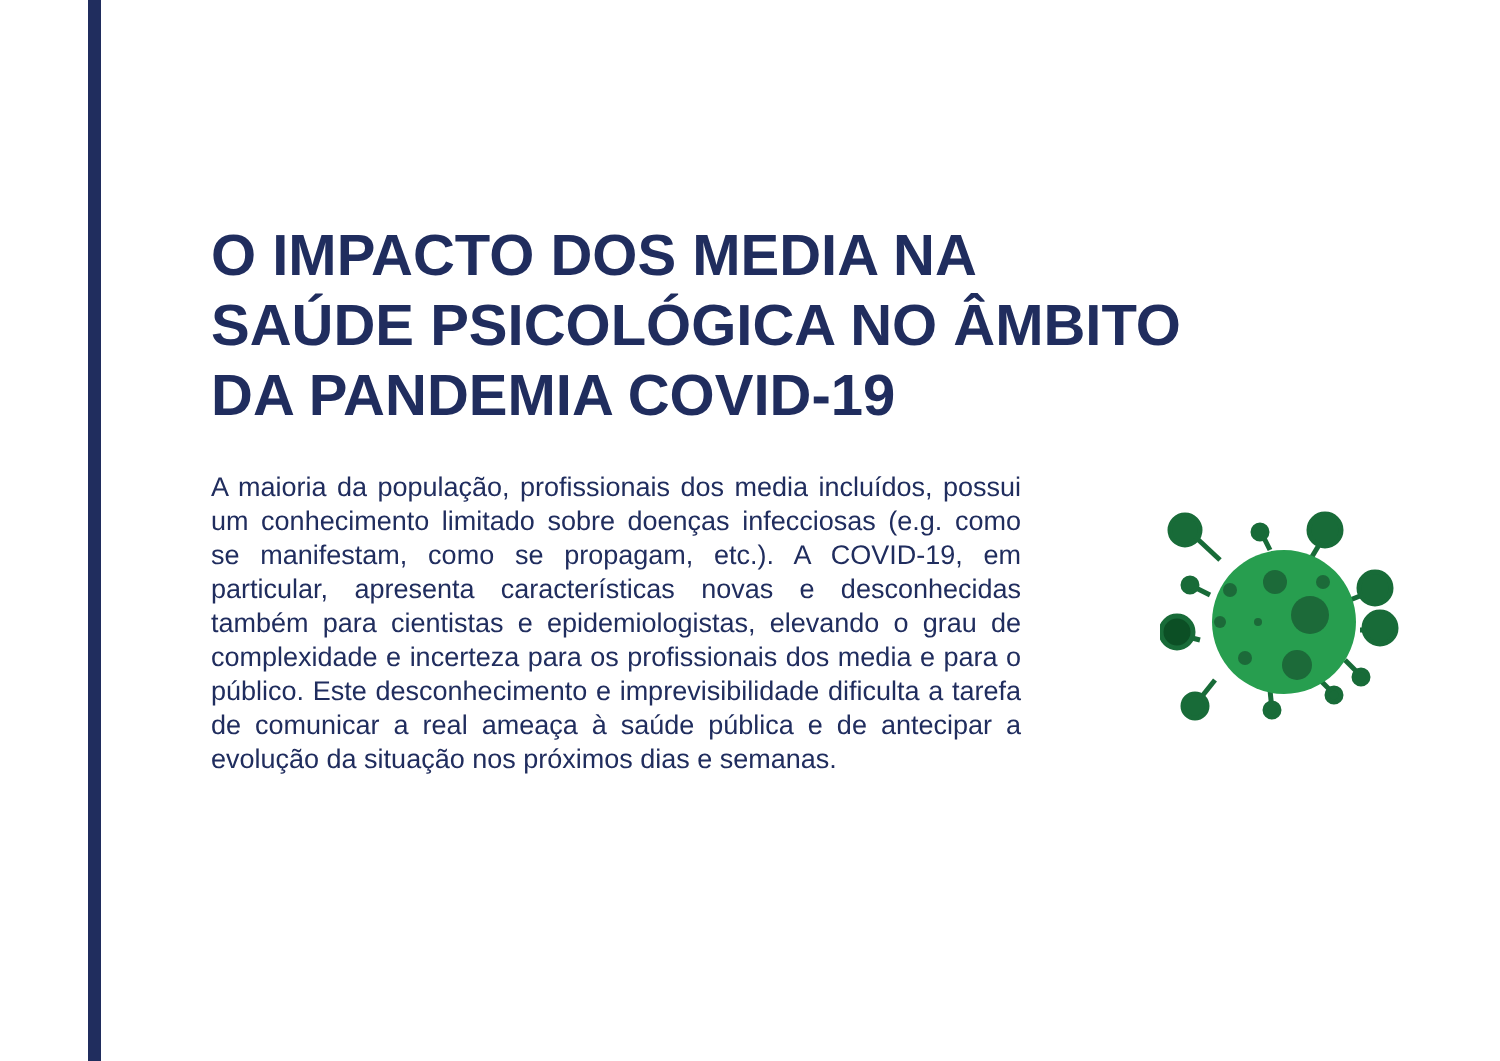O IMPACTO DOS MEDIA NA
SAÚDE PSICOLÓGICA NO ÂMBITO
DA PANDEMIA COVID-19
A maioria da população, profissionais dos media incluídos, possui um conhecimento limitado sobre doenças infecciosas (e.g. como se manifestam, como se propagam, etc.). A COVID-19, em particular, apresenta características novas e desconhecidas também para cientistas e epidemiologistas, elevando o grau de complexidade e incerteza para os profissionais dos media e para o público. Este desconhecimento e imprevisibilidade dificulta a tarefa de comunicar a real ameaça à saúde pública e de antecipar a evolução da situação nos próximos dias e semanas.